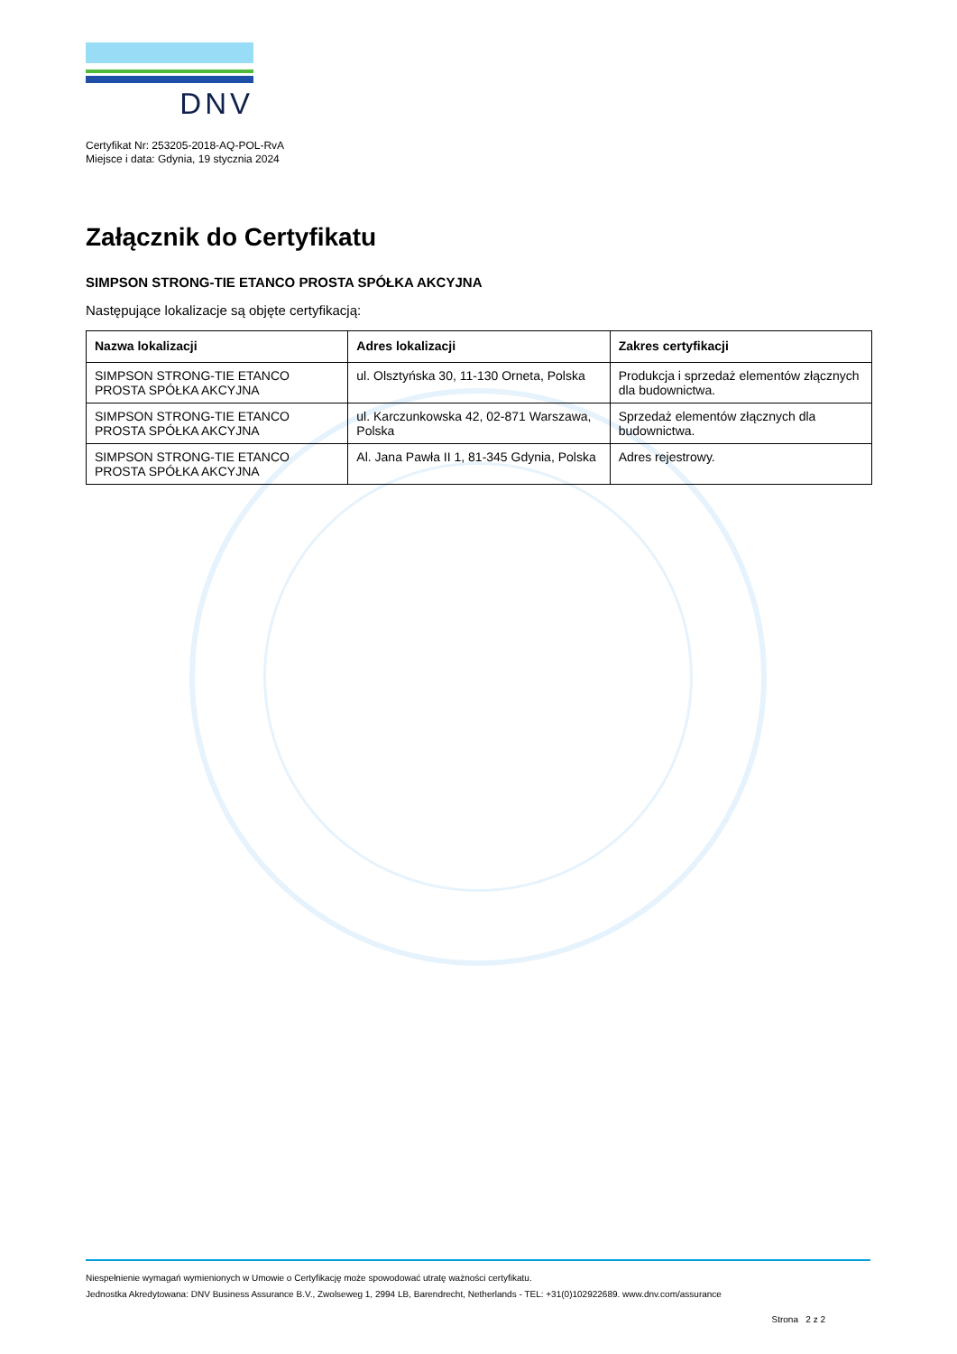DNV
Certyfikat Nr: 253205-2018-AQ-POL-RvA
Miejsce i data: Gdynia, 19 stycznia 2024
Załącznik do Certyfikatu
SIMPSON STRONG-TIE ETANCO PROSTA SPÓŁKA AKCYJNA
Następujące lokalizacje są objęte certyfikacją:
| Nazwa lokalizacji | Adres lokalizacji | Zakres certyfikacji |
| --- | --- | --- |
| SIMPSON STRONG-TIE ETANCO PROSTA SPÓŁKA AKCYJNA | ul. Olsztyńska 30, 11-130 Orneta, Polska | Produkcja i sprzedaż elementów złącznych dla budownictwa. |
| SIMPSON STRONG-TIE ETANCO PROSTA SPÓŁKA AKCYJNA | ul. Karczunkowska 42, 02-871 Warszawa, Polska | Sprzedaż elementów złącznych dla budownictwa. |
| SIMPSON STRONG-TIE ETANCO PROSTA SPÓŁKA AKCYJNA | Al. Jana Pawła II 1, 81-345 Gdynia, Polska | Adres rejestrowy. |
Niespełnienie wymagań wymienionych w Umowie o Certyfikację może spowodować utratę ważności certyfikatu.
Jednostka Akredytowana: DNV Business Assurance B.V., Zwolseweg 1, 2994 LB, Barendrecht, Netherlands - TEL: +31(0)102922689. www.dnv.com/assurance
Strona 2 z 2